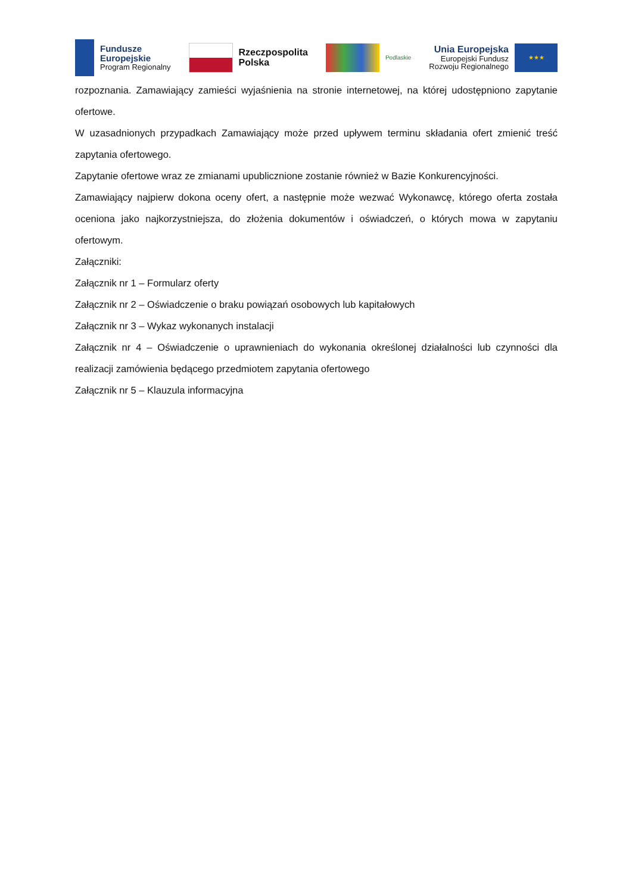Fundusze
Europejskie
Program Regionalny
Rzeczpospolita
Polska
Podlaskie
Unia Europejska
Europejski Fundusz
Rozwoju Regionalnego
★★★
rozpoznania. Zamawiający zamieści wyjaśnienia na stronie internetowej, na której udostępniono zapytanie ofertowe.
W uzasadnionych przypadkach Zamawiający może przed upływem terminu składania ofert zmienić treść zapytania ofertowego.
Zapytanie ofertowe wraz ze zmianami upublicznione zostanie również w Bazie Konkurencyjności.
Zamawiający najpierw dokona oceny ofert, a następnie może wezwać Wykonawcę, którego oferta została oceniona jako najkorzystniejsza, do złożenia dokumentów i oświadczeń, o których mowa w zapytaniu ofertowym.
Załączniki:
Załącznik nr 1 – Formularz oferty
Załącznik nr 2 – Oświadczenie o braku powiązań osobowych lub kapitałowych
Załącznik nr 3 – Wykaz wykonanych instalacji
Załącznik nr 4 – Oświadczenie o uprawnieniach do wykonania określonej działalności lub czynności dla realizacji zamówienia będącego przedmiotem zapytania ofertowego
Załącznik nr 5 – Klauzula informacyjna